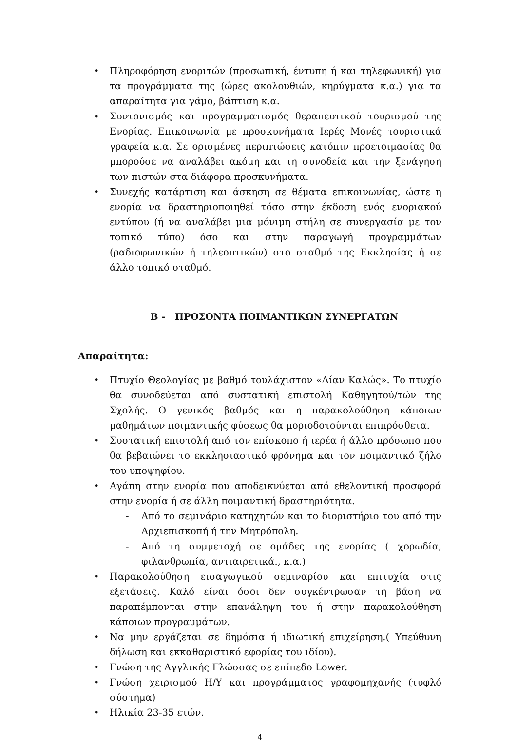• Πληροφόρηση ενοριτών (προσωπική, έντυπη ή και τηλεφωνική) για τα προγράμματα της (ώρες ακολουθιών, κηρύγματα κ.α.) για τα απαραίτητα για γάμο, βάπτιση κ.α.
• Συντονισμός και προγραμματισμός θεραπευτικού τουρισμού της Ενορίας. Επικοινωνία με προσκυνήματα Ιερές Μονές τουριστικά γραφεία κ.α. Σε ορισμένες περιπτώσεις κατόπιν προετοιμασίας θα μπορούσε να αναλάβει ακόμη και τη συνοδεία και την ξενάγηση των πιστών στα διάφορα προσκυνήματα.
• Συνεχής κατάρτιση και άσκηση σε θέματα επικοινωνίας, ώστε η ενορία να δραστηριοποιηθεί τόσο στην έκδοση ενός ενοριακού εντύπου (ή να αναλάβει μια μόνιμη στήλη σε συνεργασία με τον τοπικό τύπο) όσο και στην παραγωγή προγραμμάτων (ραδιοφωνικών ή τηλεοπτικών) στο σταθμό της Εκκλησίας ή σε άλλο τοπικό σταθμό.
Β - ΠΡΟΣΟΝΤΑ ΠΟΙΜΑΝΤΙΚΩΝ ΣΥΝΕΡΓΑΤΩΝ
Απαραίτητα:
• Πτυχίο Θεολογίας με βαθμό τουλάχιστον «Λίαν Καλώς». Το πτυχίο θα συνοδεύεται από συστατική επιστολή Καθηγητού/τών της Σχολής. Ο γενικός βαθμός και η παρακολούθηση κάποιων μαθημάτων ποιμαντικής φύσεως θα μοριοδοτούνται επιπρόσθετα.
• Συστατική επιστολή από τον επίσκοπο ή ιερέα ή άλλο πρόσωπο που θα βεβαιώνει το εκκλησιαστικό φρόνημα και τον ποιμαντικό ζήλο του υποψηφίου.
• Αγάπη στην ενορία που αποδεικνύεται από εθελοντική προσφορά στην ενορία ή σε άλλη ποιμαντική δραστηριότητα.
- Από το σεμινάριο κατηχητών και το διοριστήριο του από την Αρχιεπισκοπή ή την Μητρόπολη.
- Από τη συμμετοχή σε ομάδες της ενορίας ( χορωδία, φιλανθρωπία, αντιαιρετικά., κ.α.)
• Παρακολούθηση εισαγωγικού σεμιναρίου και επιτυχία στις εξετάσεις. Καλό είναι όσοι δεν συγκέντρωσαν τη βάση να παραπέμπονται στην επανάληψη του ή στην παρακολούθηση κάποιων προγραμμάτων.
• Να μην εργάζεται σε δημόσια ή ιδιωτική επιχείρηση.( Υπεύθυνη δήλωση και εκκαθαριστικό εφορίας του ιδίου).
• Γνώση της Αγγλικής Γλώσσας σε επίπεδο Lower.
• Γνώση χειρισμού Η/Υ και προγράμματος γραφομηχανής (τυφλό σύστημα)
• Ηλικία 23-35 ετών.
4